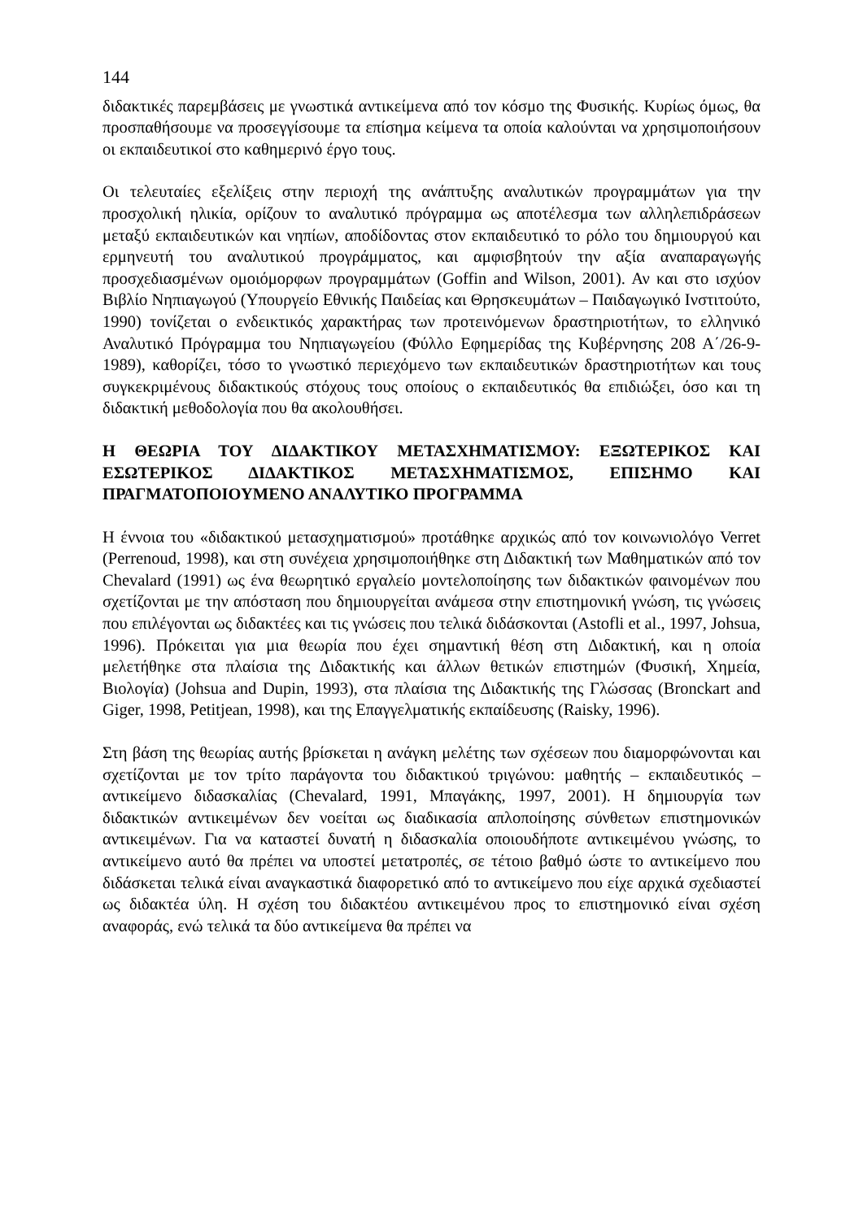144
διδακτικές παρεμβάσεις με γνωστικά αντικείμενα από τον κόσμο της Φυσικής. Κυρίως όμως, θα προσπαθήσουμε να προσεγγίσουμε τα επίσημα κείμενα τα οποία καλούνται να χρησιμοποιήσουν οι εκπαιδευτικοί στο καθημερινό έργο τους.
Οι τελευταίες εξελίξεις στην περιοχή της ανάπτυξης αναλυτικών προγραμμάτων για την προσχολική ηλικία, ορίζουν το αναλυτικό πρόγραμμα ως αποτέλεσμα των αλληλεπιδράσεων μεταξύ εκπαιδευτικών και νηπίων, αποδίδοντας στον εκπαιδευτικό το ρόλο του δημιουργού και ερμηνευτή του αναλυτικού προγράμματος, και αμφισβητούν την αξία αναπαραγωγής προσχεδιασμένων ομοιόμορφων προγραμμάτων (Goffin and Wilson, 2001). Αν και στο ισχύον Βιβλίο Νηπιαγωγού (Υπουργείο Εθνικής Παιδείας και Θρησκευμάτων – Παιδαγωγικό Ινστιτούτο, 1990) τονίζεται ο ενδεικτικός χαρακτήρας των προτεινόμενων δραστηριοτήτων, το ελληνικό Αναλυτικό Πρόγραμμα του Νηπιαγωγείου (Φύλλο Εφημερίδας της Κυβέρνησης 208 Α΄/26-9-1989), καθορίζει, τόσο το γνωστικό περιεχόμενο των εκπαιδευτικών δραστηριοτήτων και τους συγκεκριμένους διδακτικούς στόχους τους οποίους ο εκπαιδευτικός θα επιδιώξει, όσο και τη διδακτική μεθοδολογία που θα ακολουθήσει.
Η ΘΕΩΡΙΑ ΤΟΥ ΔΙΔΑΚΤΙΚΟΥ ΜΕΤΑΣΧΗΜΑΤΙΣΜΟΥ: ΕΞΩΤΕΡΙΚΟΣ ΚΑΙ ΕΣΩΤΕΡΙΚΟΣ ΔΙΔΑΚΤΙΚΟΣ ΜΕΤΑΣΧΗΜΑΤΙΣΜΟΣ, ΕΠΙΣΗΜΟ ΚΑΙ ΠΡΑΓΜΑΤΟΠΟΙΟΥΜΕΝΟ ΑΝΑΛΥΤΙΚΟ ΠΡΟΓΡΑΜΜΑ
Η έννοια του «διδακτικού μετασχηματισμού» προτάθηκε αρχικώς από τον κοινωνιολόγο Verret (Perrenoud, 1998), και στη συνέχεια χρησιμοποιήθηκε στη Διδακτική των Μαθηματικών από τον Chevalard (1991) ως ένα θεωρητικό εργαλείο μοντελοποίησης των διδακτικών φαινομένων που σχετίζονται με την απόσταση που δημιουργείται ανάμεσα στην επιστημονική γνώση, τις γνώσεις που επιλέγονται ως διδακτέες και τις γνώσεις που τελικά διδάσκονται (Astofli et al., 1997, Johsua, 1996). Πρόκειται για μια θεωρία που έχει σημαντική θέση στη Διδακτική, και η οποία μελετήθηκε στα πλαίσια της Διδακτικής και άλλων θετικών επιστημών (Φυσική, Χημεία, Βιολογία) (Johsua and Dupin, 1993), στα πλαίσια της Διδακτικής της Γλώσσας (Bronckart and Giger, 1998, Petitjean, 1998), και της Επαγγελματικής εκπαίδευσης (Raisky, 1996).
Στη βάση της θεωρίας αυτής βρίσκεται η ανάγκη μελέτης των σχέσεων που διαμορφώνονται και σχετίζονται με τον τρίτο παράγοντα του διδακτικού τριγώνου: μαθητής – εκπαιδευτικός – αντικείμενο διδασκαλίας (Chevalard, 1991, Μπαγάκης, 1997, 2001). Η δημιουργία των διδακτικών αντικειμένων δεν νοείται ως διαδικασία απλοποίησης σύνθετων επιστημονικών αντικειμένων. Για να καταστεί δυνατή η διδασκαλία οποιουδήποτε αντικειμένου γνώσης, το αντικείμενο αυτό θα πρέπει να υποστεί μετατροπές, σε τέτοιο βαθμό ώστε το αντικείμενο που διδάσκεται τελικά είναι αναγκαστικά διαφορετικό από το αντικείμενο που είχε αρχικά σχεδιαστεί ως διδακτέα ύλη. Η σχέση του διδακτέου αντικειμένου προς το επιστημονικό είναι σχέση αναφοράς, ενώ τελικά τα δύο αντικείμενα θα πρέπει να